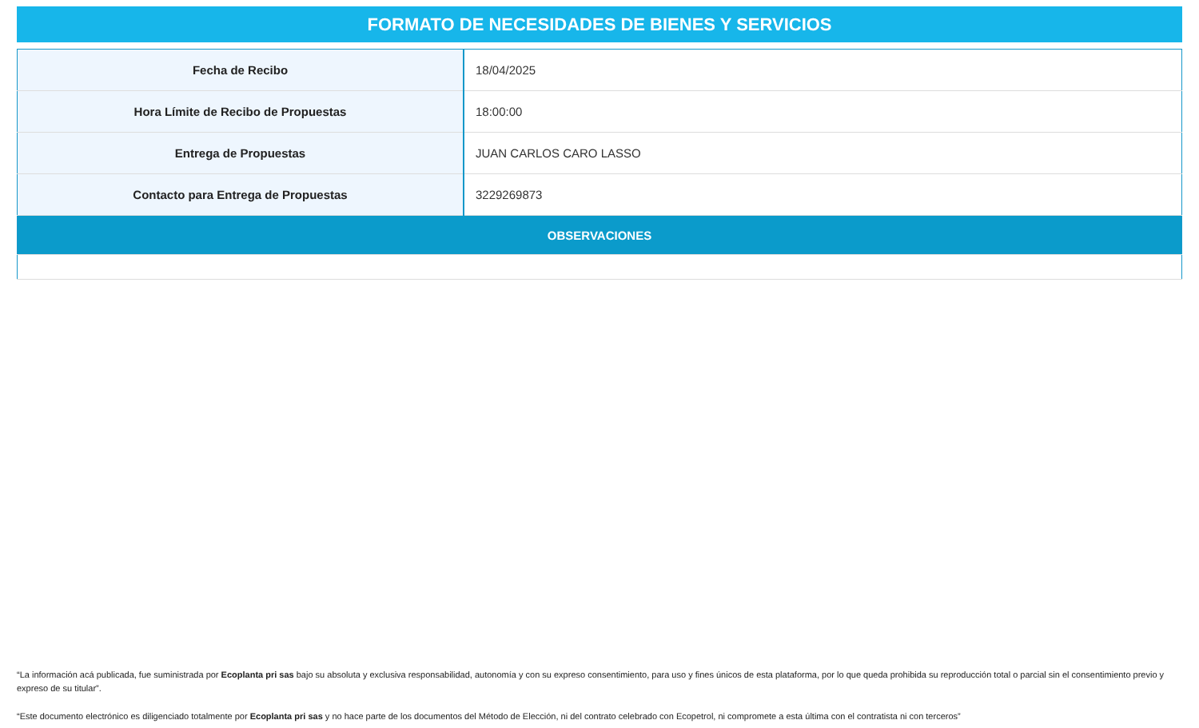FORMATO DE NECESIDADES DE BIENES Y SERVICIOS
| Fecha de Recibo | 18/04/2025 |
| Hora Límite de Recibo de Propuestas | 18:00:00 |
| Entrega de Propuestas | JUAN CARLOS CARO LASSO |
| Contacto para Entrega de Propuestas | 3229269873 |
| OBSERVACIONES | |
“La información acá publicada, fue suministrada por Ecoplanta pri sas bajo su absoluta y exclusiva responsabilidad, autonomía y con su expreso consentimiento, para uso y fines únicos de esta plataforma, por lo que queda prohibida su reproducción total o parcial sin el consentimiento previo y expreso de su titular”.
“Este documento electrónico es diligenciado totalmente por Ecoplanta pri sas y no hace parte de los documentos del Método de Elección, ni del contrato celebrado con Ecopetrol, ni compromete a esta última con el contratista ni con terceros”